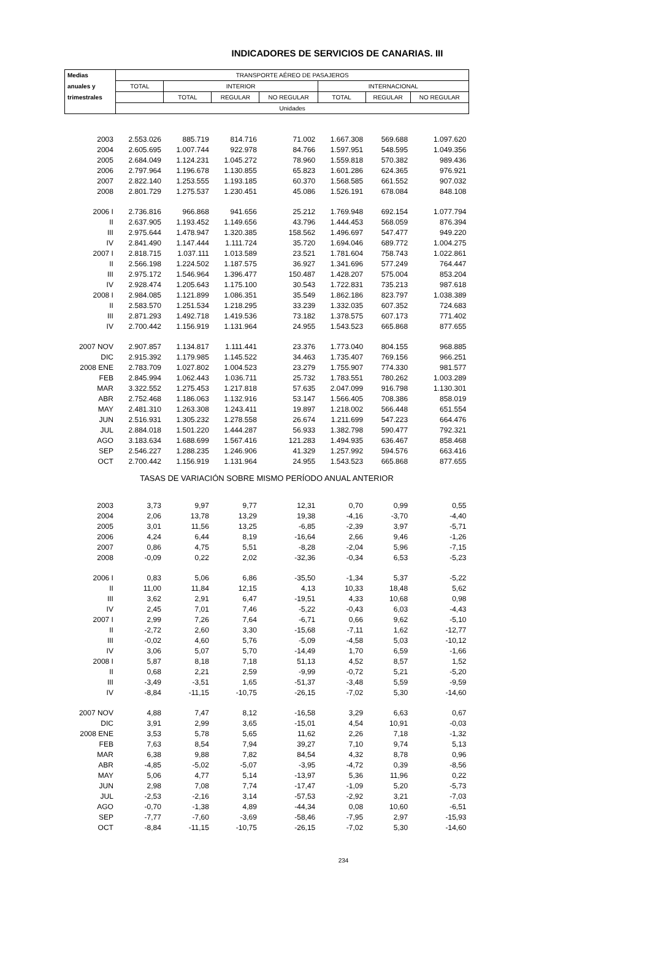INDICADORES DE SERVICIOS DE CANARIAS. III
| Medias | TRANSPORTE AÉREO DE PASAJEROS | | | | | | |
| --- | --- | --- | --- | --- | --- | --- | --- |
| anuales y | TOTAL | INTERIOR | | | INTERNACIONAL | | |
| trimestrales | | TOTAL | REGULAR | NO REGULAR | TOTAL | REGULAR | NO REGULAR |
| | Unidades | | | | | | |
| 2003 | 2.553.026 | 885.719 | 814.716 | 71.002 | 1.667.308 | 569.688 | 1.097.620 |
| 2004 | 2.605.695 | 1.007.744 | 922.978 | 84.766 | 1.597.951 | 548.595 | 1.049.356 |
| 2005 | 2.684.049 | 1.124.231 | 1.045.272 | 78.960 | 1.559.818 | 570.382 | 989.436 |
| 2006 | 2.797.964 | 1.196.678 | 1.130.855 | 65.823 | 1.601.286 | 624.365 | 976.921 |
| 2007 | 2.822.140 | 1.253.555 | 1.193.185 | 60.370 | 1.568.585 | 661.552 | 907.032 |
| 2008 | 2.801.729 | 1.275.537 | 1.230.451 | 45.086 | 1.526.191 | 678.084 | 848.108 |
| 2006 I | 2.736.816 | 966.868 | 941.656 | 25.212 | 1.769.948 | 692.154 | 1.077.794 |
| II | 2.637.905 | 1.193.452 | 1.149.656 | 43.796 | 1.444.453 | 568.059 | 876.394 |
| III | 2.975.644 | 1.478.947 | 1.320.385 | 158.562 | 1.496.697 | 547.477 | 949.220 |
| IV | 2.841.490 | 1.147.444 | 1.111.724 | 35.720 | 1.694.046 | 689.772 | 1.004.275 |
| 2007 I | 2.818.715 | 1.037.111 | 1.013.589 | 23.521 | 1.781.604 | 758.743 | 1.022.861 |
| II | 2.566.198 | 1.224.502 | 1.187.575 | 36.927 | 1.341.696 | 577.249 | 764.447 |
| III | 2.975.172 | 1.546.964 | 1.396.477 | 150.487 | 1.428.207 | 575.004 | 853.204 |
| IV | 2.928.474 | 1.205.643 | 1.175.100 | 30.543 | 1.722.831 | 735.213 | 987.618 |
| 2008 I | 2.984.085 | 1.121.899 | 1.086.351 | 35.549 | 1.862.186 | 823.797 | 1.038.389 |
| II | 2.583.570 | 1.251.534 | 1.218.295 | 33.239 | 1.332.035 | 607.352 | 724.683 |
| III | 2.871.293 | 1.492.718 | 1.419.536 | 73.182 | 1.378.575 | 607.173 | 771.402 |
| IV | 2.700.442 | 1.156.919 | 1.131.964 | 24.955 | 1.543.523 | 665.868 | 877.655 |
| 2007 NOV | 2.907.857 | 1.134.817 | 1.111.441 | 23.376 | 1.773.040 | 804.155 | 968.885 |
| DIC | 2.915.392 | 1.179.985 | 1.145.522 | 34.463 | 1.735.407 | 769.156 | 966.251 |
| 2008 ENE | 2.783.709 | 1.027.802 | 1.004.523 | 23.279 | 1.755.907 | 774.330 | 981.577 |
| FEB | 2.845.994 | 1.062.443 | 1.036.711 | 25.732 | 1.783.551 | 780.262 | 1.003.289 |
| MAR | 3.322.552 | 1.275.453 | 1.217.818 | 57.635 | 2.047.099 | 916.798 | 1.130.301 |
| ABR | 2.752.468 | 1.186.063 | 1.132.916 | 53.147 | 1.566.405 | 708.386 | 858.019 |
| MAY | 2.481.310 | 1.263.308 | 1.243.411 | 19.897 | 1.218.002 | 566.448 | 651.554 |
| JUN | 2.516.931 | 1.305.232 | 1.278.558 | 26.674 | 1.211.699 | 547.223 | 664.476 |
| JUL | 2.884.018 | 1.501.220 | 1.444.287 | 56.933 | 1.382.798 | 590.477 | 792.321 |
| AGO | 3.183.634 | 1.688.699 | 1.567.416 | 121.283 | 1.494.935 | 636.467 | 858.468 |
| SEP | 2.546.227 | 1.288.235 | 1.246.906 | 41.329 | 1.257.992 | 594.576 | 663.416 |
| OCT | 2.700.442 | 1.156.919 | 1.131.964 | 24.955 | 1.543.523 | 665.868 | 877.655 |
| TASAS DE VARIACIÓN SOBRE MISMO PERÍODO ANUAL ANTERIOR | | | | | | | |
| 2003 | 3,73 | 9,97 | 9,77 | 12,31 | 0,70 | 0,99 | 0,55 |
| 2004 | 2,06 | 13,78 | 13,29 | 19,38 | -4,16 | -3,70 | -4,40 |
| 2005 | 3,01 | 11,56 | 13,25 | -6,85 | -2,39 | 3,97 | -5,71 |
| 2006 | 4,24 | 6,44 | 8,19 | -16,64 | 2,66 | 9,46 | -1,26 |
| 2007 | 0,86 | 4,75 | 5,51 | -8,28 | -2,04 | 5,96 | -7,15 |
| 2008 | -0,09 | 0,22 | 2,02 | -32,36 | -0,34 | 6,53 | -5,23 |
| 2006 I | 0,83 | 5,06 | 6,86 | -35,50 | -1,34 | 5,37 | -5,22 |
| II | 11,00 | 11,84 | 12,15 | 4,13 | 10,33 | 18,48 | 5,62 |
| III | 3,62 | 2,91 | 6,47 | -19,51 | 4,33 | 10,68 | 0,98 |
| IV | 2,45 | 7,01 | 7,46 | -5,22 | -0,43 | 6,03 | -4,43 |
| 2007 I | 2,99 | 7,26 | 7,64 | -6,71 | 0,66 | 9,62 | -5,10 |
| II | -2,72 | 2,60 | 3,30 | -15,68 | -7,11 | 1,62 | -12,77 |
| III | -0,02 | 4,60 | 5,76 | -5,09 | -4,58 | 5,03 | -10,12 |
| IV | 3,06 | 5,07 | 5,70 | -14,49 | 1,70 | 6,59 | -1,66 |
| 2008 I | 5,87 | 8,18 | 7,18 | 51,13 | 4,52 | 8,57 | 1,52 |
| II | 0,68 | 2,21 | 2,59 | -9,99 | -0,72 | 5,21 | -5,20 |
| III | -3,49 | -3,51 | 1,65 | -51,37 | -3,48 | 5,59 | -9,59 |
| IV | -8,84 | -11,15 | -10,75 | -26,15 | -7,02 | 5,30 | -14,60 |
| 2007 NOV | 4,88 | 7,47 | 8,12 | -16,58 | 3,29 | 6,63 | 0,67 |
| DIC | 3,91 | 2,99 | 3,65 | -15,01 | 4,54 | 10,91 | -0,03 |
| 2008 ENE | 3,53 | 5,78 | 5,65 | 11,62 | 2,26 | 7,18 | -1,32 |
| FEB | 7,63 | 8,54 | 7,94 | 39,27 | 7,10 | 9,74 | 5,13 |
| MAR | 6,38 | 9,88 | 7,82 | 84,54 | 4,32 | 8,78 | 0,96 |
| ABR | -4,85 | -5,02 | -5,07 | -3,95 | -4,72 | 0,39 | -8,56 |
| MAY | 5,06 | 4,77 | 5,14 | -13,97 | 5,36 | 11,96 | 0,22 |
| JUN | 2,98 | 7,08 | 7,74 | -17,47 | -1,09 | 5,20 | -5,73 |
| JUL | -2,53 | -2,16 | 3,14 | -57,53 | -2,92 | 3,21 | -7,03 |
| AGO | -0,70 | -1,38 | 4,89 | -44,34 | 0,08 | 10,60 | -6,51 |
| SEP | -7,77 | -7,60 | -3,69 | -58,46 | -7,95 | 2,97 | -15,93 |
| OCT | -8,84 | -11,15 | -10,75 | -26,15 | -7,02 | 5,30 | -14,60 |
234